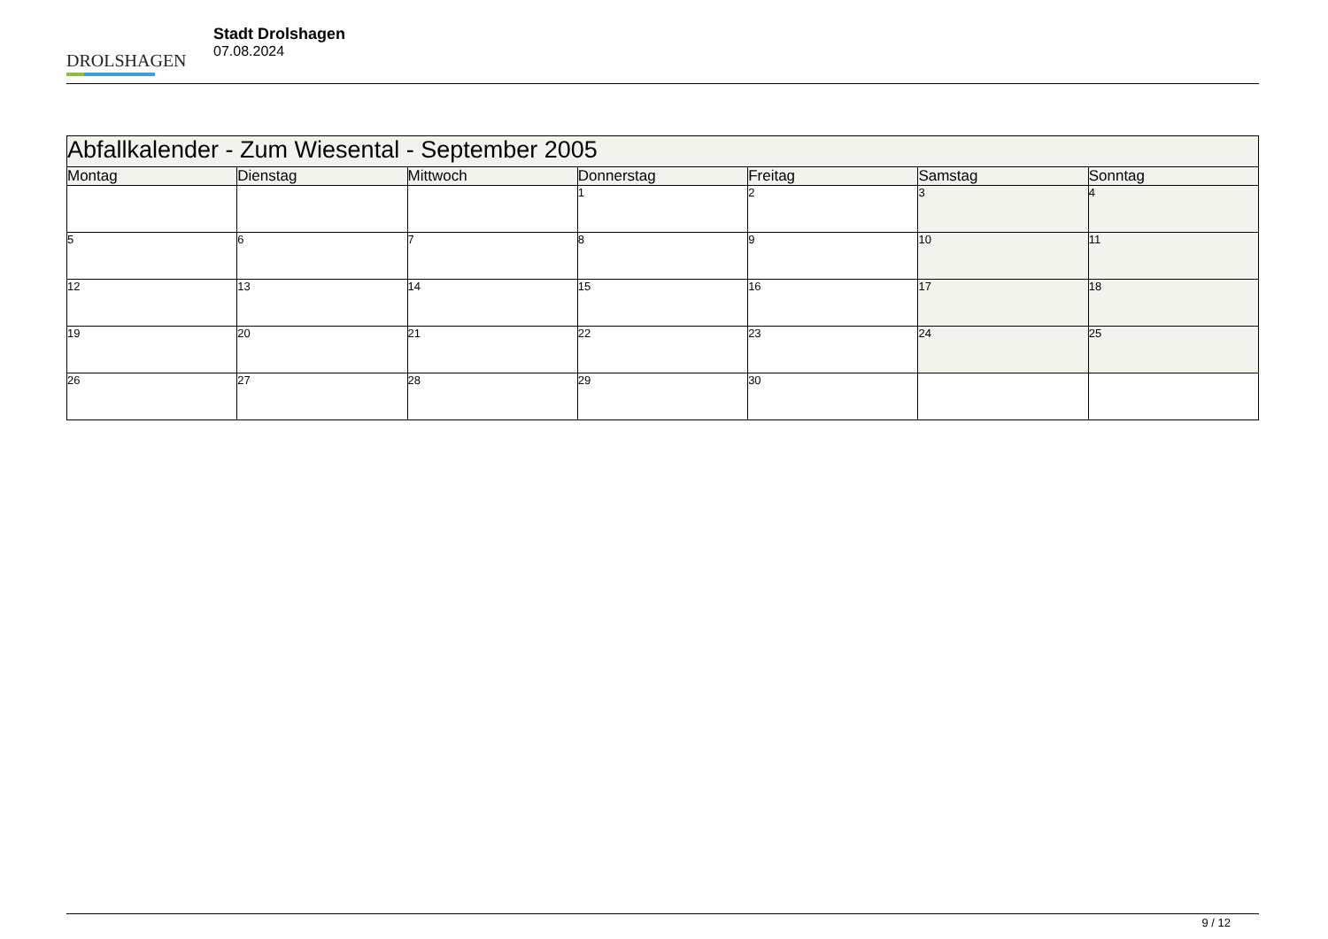DROLSHAGEN
Stadt Drolshagen
07.08.2024
| Abfallkalender - Zum Wiesental - September 2005 | | | | | | |
| --- | --- | --- | --- | --- | --- | --- |
| Montag | Dienstag | Mittwoch | Donnerstag | Freitag | Samstag | Sonntag |
| | | | 1 | 2 | 3 | 4 |
| 5 | 6 | 7 | 8 | 9 | 10 | 11 |
| 12 | 13 | 14 | 15 | 16 | 17 | 18 |
| 19 | 20 | 21 | 22 | 23 | 24 | 25 |
| 26 | 27 | 28 | 29 | 30 | | |
9 / 12